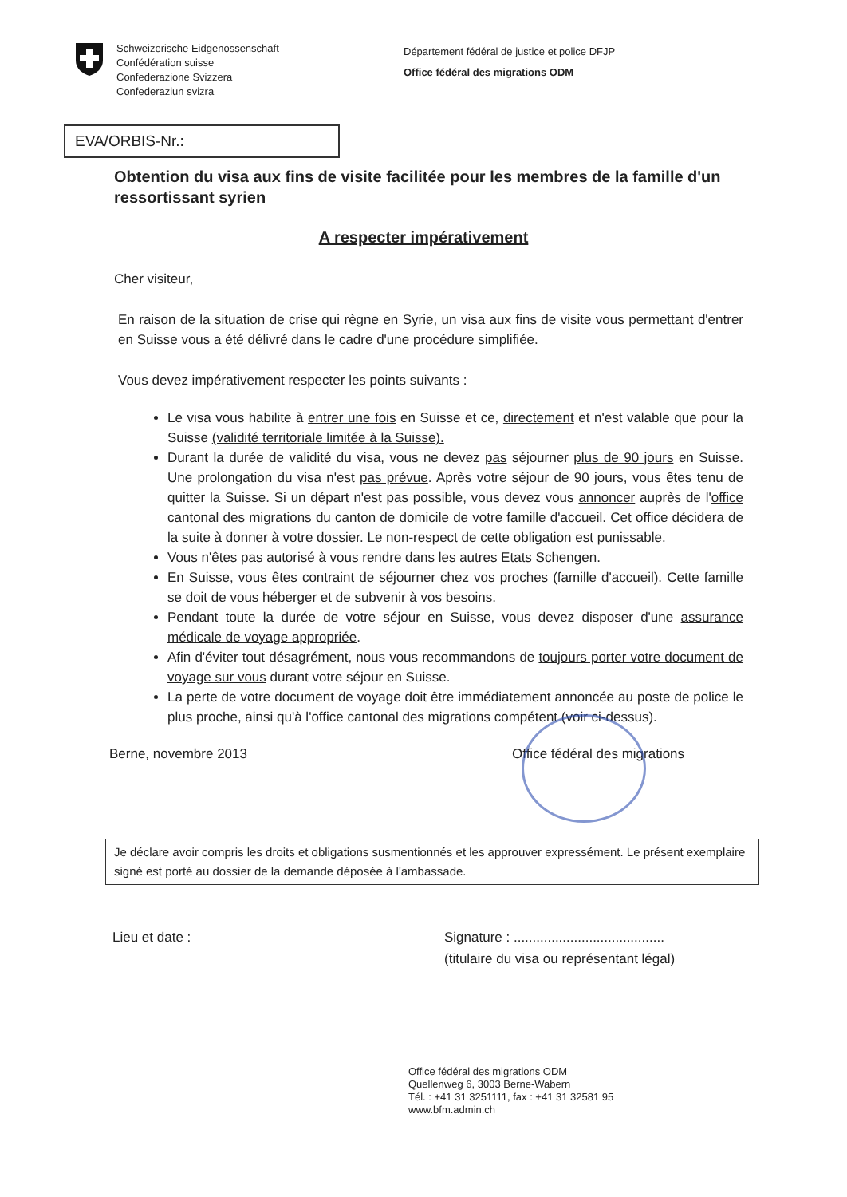Schweizerische Eidgenossenschaft
Confédération suisse
Confederazione Svizzera
Confederaziun svizra
Département fédéral de justice et police DFJP
Office fédéral des migrations ODM
EVA/ORBIS-Nr.:
Obtention du visa aux fins de visite facilitée pour les membres de la famille d'un ressortissant syrien
A respecter impérativement
Cher visiteur,
En raison de la situation de crise qui règne en Syrie, un visa aux fins de visite vous permettant d'entrer en Suisse vous a été délivré dans le cadre d'une procédure simplifiée.
Vous devez impérativement respecter les points suivants :
Le visa vous habilite à entrer une fois en Suisse et ce, directement et n'est valable que pour la Suisse (validité territoriale limitée à la Suisse).
Durant la durée de validité du visa, vous ne devez pas séjourner plus de 90 jours en Suisse. Une prolongation du visa n'est pas prévue. Après votre séjour de 90 jours, vous êtes tenu de quitter la Suisse. Si un départ n'est pas possible, vous devez vous annoncer auprès de l'office cantonal des migrations du canton de domicile de votre famille d'accueil. Cet office décidera de la suite à donner à votre dossier. Le non-respect de cette obligation est punissable.
Vous n'êtes pas autorisé à vous rendre dans les autres Etats Schengen.
En Suisse, vous êtes contraint de séjourner chez vos proches (famille d'accueil). Cette famille se doit de vous héberger et de subvenir à vos besoins.
Pendant toute la durée de votre séjour en Suisse, vous devez disposer d'une assurance médicale de voyage appropriée.
Afin d'éviter tout désagrément, nous vous recommandons de toujours porter votre document de voyage sur vous durant votre séjour en Suisse.
La perte de votre document de voyage doit être immédiatement annoncée au poste de police le plus proche, ainsi qu'à l'office cantonal des migrations compétent (voir ci-dessus).
Berne, novembre 2013 Office fédéral des migrations
Je déclare avoir compris les droits et obligations susmentionnés et les approuver expressément. Le présent exemplaire signé est porté au dossier de la demande déposée à l'ambassade.
Lieu et date : Signature : ........................................
(titulaire du visa ou représentant légal)
Office fédéral des migrations ODM
Quellenweg 6, 3003 Berne-Wabern
Tél. : +41 31 3251111, fax : +41 31 32581 95
www.bfm.admin.ch